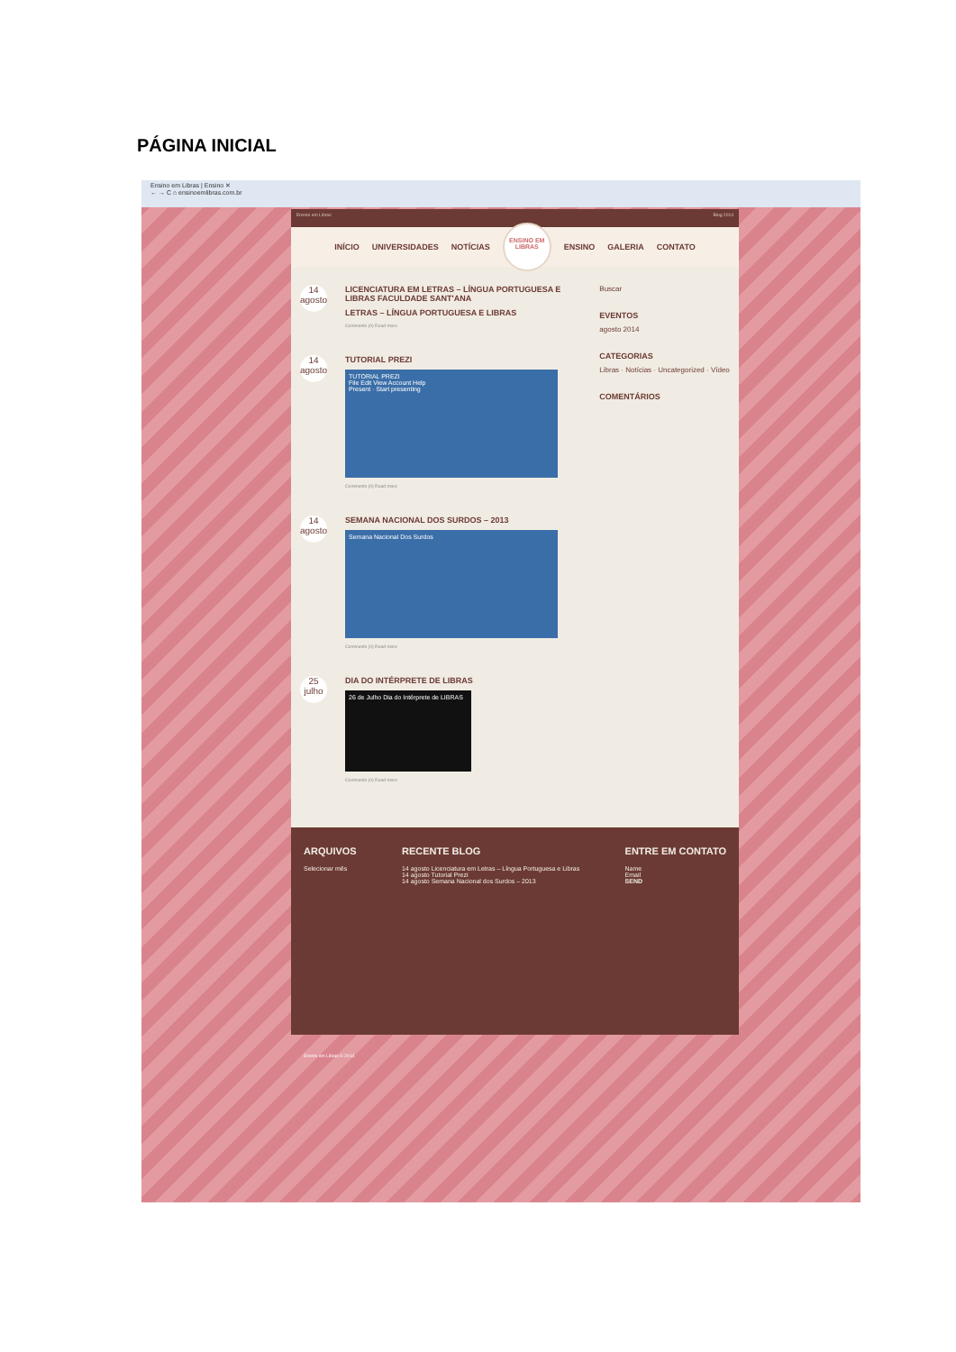PÁGINA INICIAL
Ensino em Libras | Ensino ✕
← → C ⌂ ensinoemlibras.com.br
Ensino em Libras Blog 2014
INÍCIO UNIVERSIDADES NOTÍCIAS
ENSINO EM
LIBRAS
ENSINO GALERIA CONTATO
14
agosto
LICENCIATURA EM LETRAS – LÍNGUA PORTUGUESA E LIBRAS FACULDADE SANT'ANA
LETRAS – LÍNGUA PORTUGUESA E LIBRAS
Comments (0) Read more
14
agosto
TUTORIAL PREZI
TUTORIAL PREZI
File Edit View Account Help
Present · Start presenting
Comments (0) Read more
14
agosto
SEMANA NACIONAL DOS SURDOS – 2013
Semana Nacional Dos Surdos
Comments (0) Read more
25
julho
DIA DO INTÉRPRETE DE LIBRAS
26 de Julho Dia do Intérprete de LIBRAS
Comments (0) Read more
Buscar
EVENTOS
agosto 2014
CATEGORIAS
Libras · Notícias · Uncategorized · Vídeo
COMENTÁRIOS
ARQUIVOS
Selecionar mês
RECENTE BLOG
14 agosto Licenciatura em Letras – Língua Portuguesa e Libras
14 agosto Tutorial Prezi
14 agosto Semana Nacional dos Surdos – 2013
ENTRE EM CONTATO
Name
Email
SEND
Ensino em Libras © 2014